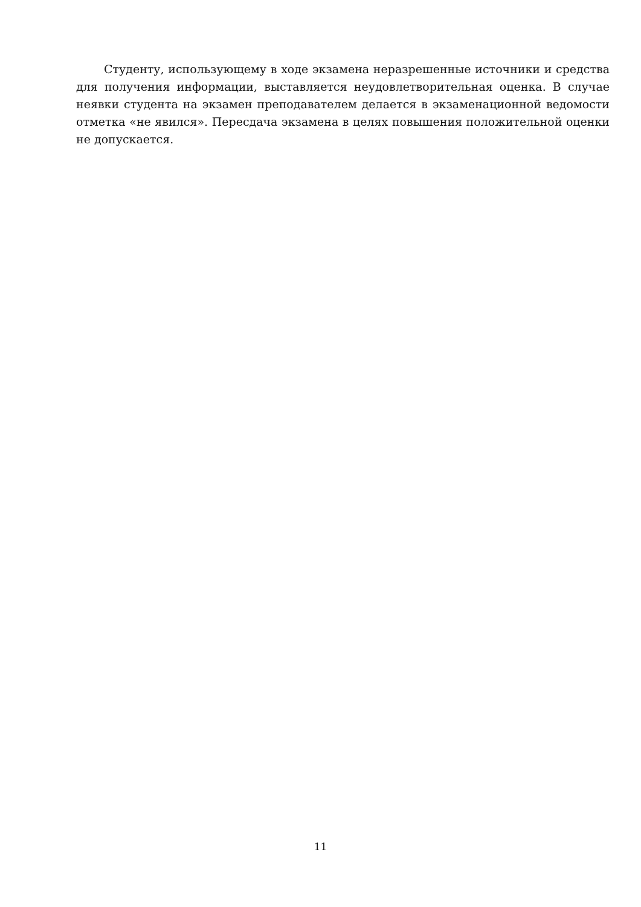Студенту, использующему в ходе экзамена неразрешенные источники и средства для получения информации, выставляется неудовлетворительная оценка. В случае неявки студента на экзамен преподавателем делается в экзаменационной ведомости отметка «не явился». Пересдача экзамена в целях повышения положительной оценки не допускается.
11